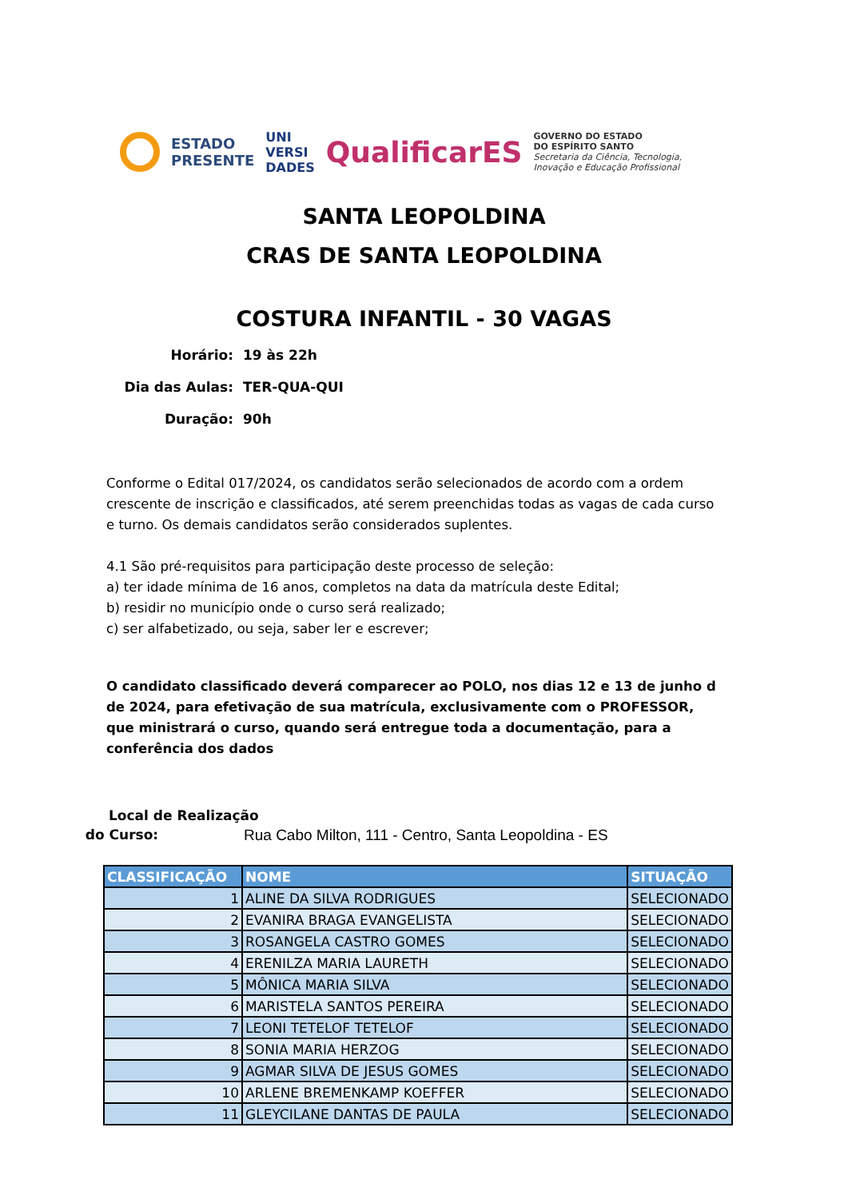ESTADO
PRESENTE UNI
VERSI
DADES QualificarES GOVERNO DO ESTADO
DO ESPÍRITO SANTO
Secretaria da Ciência, Tecnologia,
Inovação e Educação Profissional
SANTA LEOPOLDINA
CRAS DE SANTA LEOPOLDINA
COSTURA INFANTIL - 30 VAGAS
Horário: 19 às 22h
Dia das Aulas: TER-QUA-QUI
Duração: 90h
Conforme o Edital 017/2024, os candidatos serão selecionados de acordo com a ordem crescente de inscrição e classificados, até serem preenchidas todas as vagas de cada curso e turno. Os demais candidatos serão considerados suplentes.
4.1 São pré-requisitos para participação deste processo de seleção:
a) ter idade mínima de 16 anos, completos na data da matrícula deste Edital;
b) residir no município onde o curso será realizado;
c) ser alfabetizado, ou seja, saber ler e escrever;
O candidato classificado deverá comparecer ao POLO, nos dias 12 e 13 de junho d de 2024, para efetivação de sua matrícula, exclusivamente com o PROFESSOR, que ministrará o curso, quando será entregue toda a documentação, para a conferência dos dados
Local de Realização
do Curso: Rua Cabo Milton, 111 - Centro, Santa Leopoldina - ES
| CLASSIFICAÇÃO | NOME | SITUAÇÃO |
| --- | --- | --- |
| 1 | ALINE DA SILVA RODRIGUES | SELECIONADO |
| 2 | EVANIRA BRAGA EVANGELISTA | SELECIONADO |
| 3 | ROSANGELA CASTRO GOMES | SELECIONADO |
| 4 | ERENILZA MARIA LAURETH | SELECIONADO |
| 5 | MÔNICA MARIA SILVA | SELECIONADO |
| 6 | MARISTELA SANTOS PEREIRA | SELECIONADO |
| 7 | LEONI TETELOF TETELOF | SELECIONADO |
| 8 | SONIA MARIA HERZOG | SELECIONADO |
| 9 | AGMAR SILVA DE JESUS GOMES | SELECIONADO |
| 10 | ARLENE BREMENKAMP KOEFFER | SELECIONADO |
| 11 | GLEYCILANE DANTAS DE PAULA | SELECIONADO |